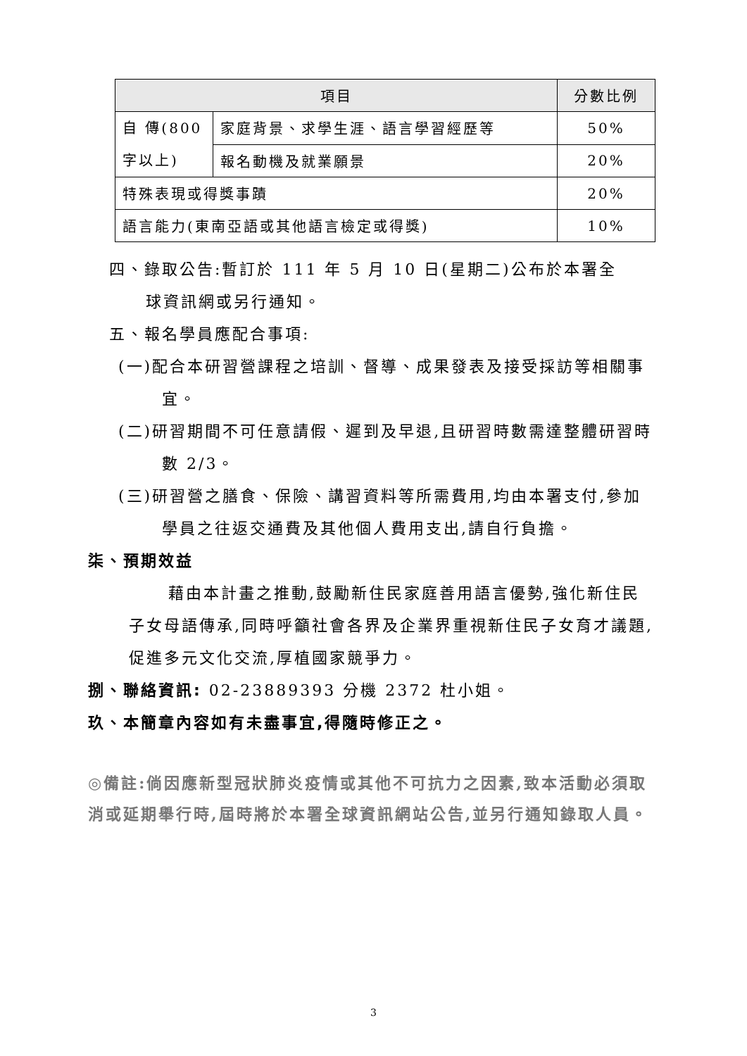| 項目 | | 分數比例 |
| --- | --- | --- |
| 自 傳(800字以上) | 家庭背景、求學生涯、語言學習經歷等 | 50% |
| | 報名動機及就業願景 | 20% |
| 特殊表現或得獎事蹟 | | 20% |
| 語言能力(東南亞語或其他語言檢定或得獎) | | 10% |
四、錄取公告:暫訂於 111 年 5 月 10 日(星期二)公布於本署全
球資訊網或另行通知。
五、報名學員應配合事項:
(一)配合本研習營課程之培訓、督導、成果發表及接受採訪等相關事宜。
(二)研習期間不可任意請假、遲到及早退,且研習時數需達整體研習時數 2/3。
(三)研習營之膳食、保險、講習資料等所需費用,均由本署支付,參加學員之往返交通費及其他個人費用支出,請自行負擔。
柒、預期效益
藉由本計畫之推動,鼓勵新住民家庭善用語言優勢,強化新住民子女母語傳承,同時呼籲社會各界及企業界重視新住民子女育才議題,促進多元文化交流,厚植國家競爭力。
捌、聯絡資訊: 02-23889393 分機 2372 杜小姐。
玖、本簡章內容如有未盡事宜,得隨時修正之。
◎備註:倘因應新型冠狀肺炎疫情或其他不可抗力之因素,致本活動必須取消或延期舉行時,屆時將於本署全球資訊網站公告,並另行通知錄取人員。
3